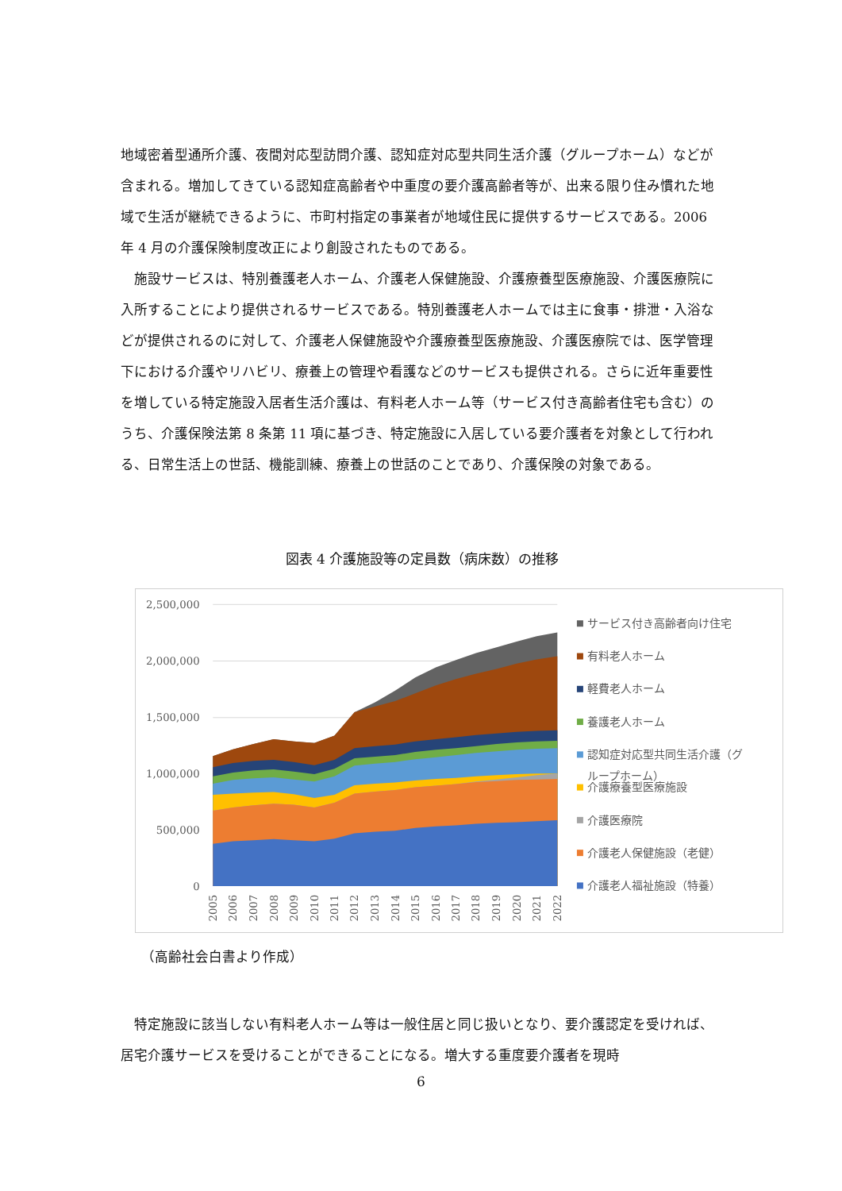地域密着型通所介護、夜間対応型訪問介護、認知症対応型共同生活介護（グループホーム）などが含まれる。増加してきている認知症高齢者や中重度の要介護高齢者等が、出来る限り住み慣れた地域で生活が継続できるように、市町村指定の事業者が地域住民に提供するサービスである。2006 年 4 月の介護保険制度改正により創設されたものである。
施設サービスは、特別養護老人ホーム、介護老人保健施設、介護療養型医療施設、介護医療院に入所することにより提供されるサービスである。特別養護老人ホームでは主に食事・排泄・入浴などが提供されるのに対して、介護老人保健施設や介護療養型医療施設、介護医療院では、医学管理下における介護やリハビリ、療養上の管理や看護などのサービスも提供される。さらに近年重要性を増している特定施設入居者生活介護は、有料老人ホーム等（サービス付き高齢者住宅も含む）のうち、介護保険法第 8 条第 11 項に基づき、特定施設に入居している要介護者を対象として行われる、日常生活上の世話、機能訓練、療養上の世話のことであり、介護保険の対象である。
図表 4 介護施設等の定員数（病床数）の推移
2,500,000
2,000,000
1,500,000
1,000,000
500,000
0
2005
2006
2007
2008
2009
2010
2011
2012
2013
2014
2015
2016
2017
2018
2019
2020
2021
2022
サービス付き高齢者向け住宅
有料老人ホーム
軽費老人ホーム
養護老人ホーム
認知症対応型共同生活介護（グ
ループホーム）
介護療養型医療施設
介護医療院
介護老人保健施設（老健）
介護老人福祉施設（特養）
（高齢社会白書より作成）
特定施設に該当しない有料老人ホーム等は一般住居と同じ扱いとなり、要介護認定を受ければ、居宅介護サービスを受けることができることになる。増大する重度要介護者を現時
6